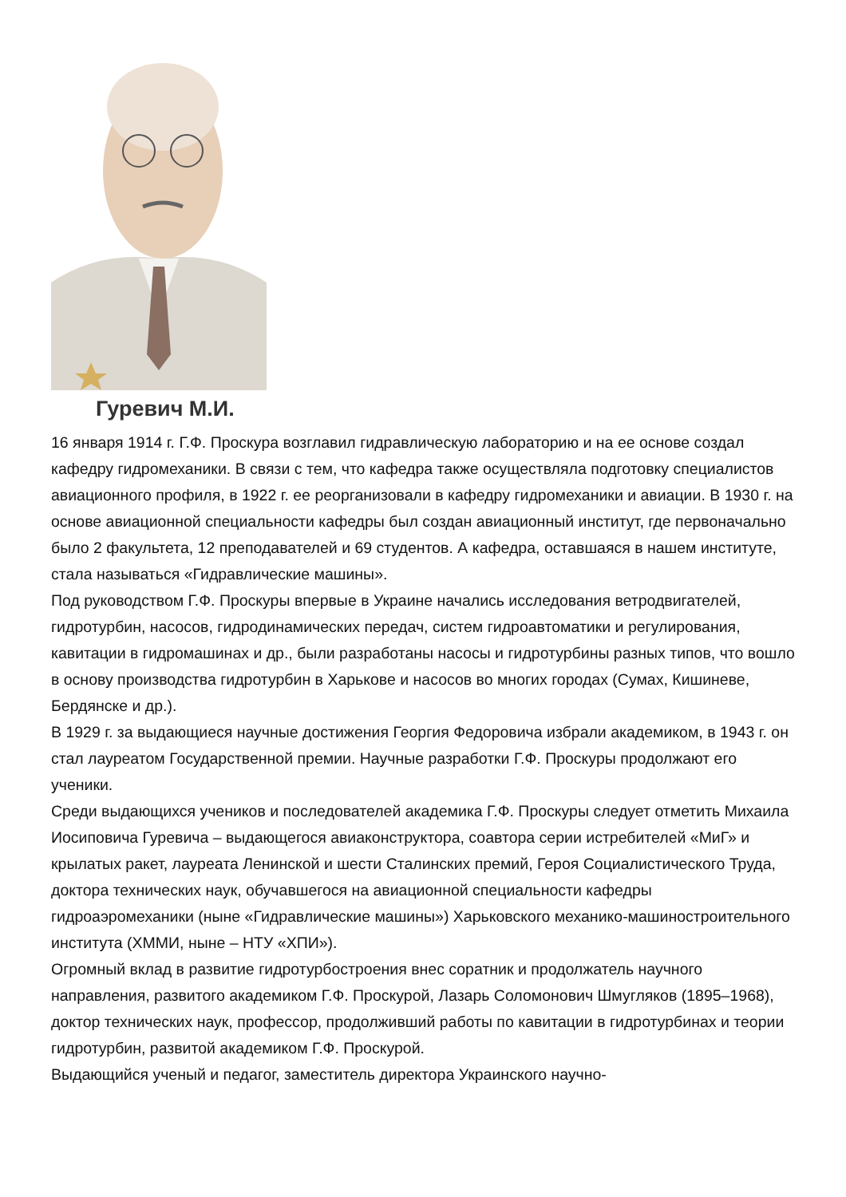Гуревич М.И.
16 января 1914 г. Г.Ф. Проскура возглавил гидравлическую лабораторию и на ее основе создал кафедру гидромеханики. В связи с тем, что кафедра также осуществляла подготовку специалистов авиационного профиля, в 1922 г. ее реорганизовали в кафедру гидромеханики и авиации. В 1930 г. на основе авиационной специальности кафедры был создан авиационный институт, где первоначально было 2 факультета, 12 преподавателей и 69 студентов. А кафедра, оставшаяся в нашем институте, стала называться «Гидравлические машины».
Под руководством Г.Ф. Проскуры впервые в Украине начались исследования ветродвигателей, гидротурбин, насосов, гидродинамических передач, систем гидроавтоматики и регулирования, кавитации в гидромашинах и др., были разработаны насосы и гидротурбины разных типов, что вошло в основу производства гидротурбин в Харькове и насосов во многих городах (Сумах, Кишиневе, Бердянске и др.).
В 1929 г. за выдающиеся научные достижения Георгия Федоровича избрали академиком, в 1943 г. он стал лауреатом Государственной премии. Научные разработки Г.Ф. Проскуры продолжают его ученики.
Среди выдающихся учеников и последователей академика Г.Ф. Проскуры следует отметить Михаила Иосиповича Гуревича – выдающегося авиаконструктора, соавтора серии истребителей «МиГ» и крылатых ракет, лауреата Ленинской и шести Сталинских премий, Героя Социалистического Труда, доктора технических наук, обучавшегося на авиационной специальности кафедры гидроаэромеханики (ныне «Гидравлические машины») Харьковского механико-машиностроительного института (ХММИ, ныне – НТУ «ХПИ»).
Огромный вклад в развитие гидротурбостроения внес соратник и продолжатель научного направления, развитого академиком Г.Ф. Проскурой, Лазарь Соломонович Шмугляков (1895–1968), доктор технических наук, профессор, продолживший работы по кавитации в гидротурбинах и теории гидротурбин, развитой академиком Г.Ф. Проскурой.
Выдающийся ученый и педагог, заместитель директора Украинского научно-